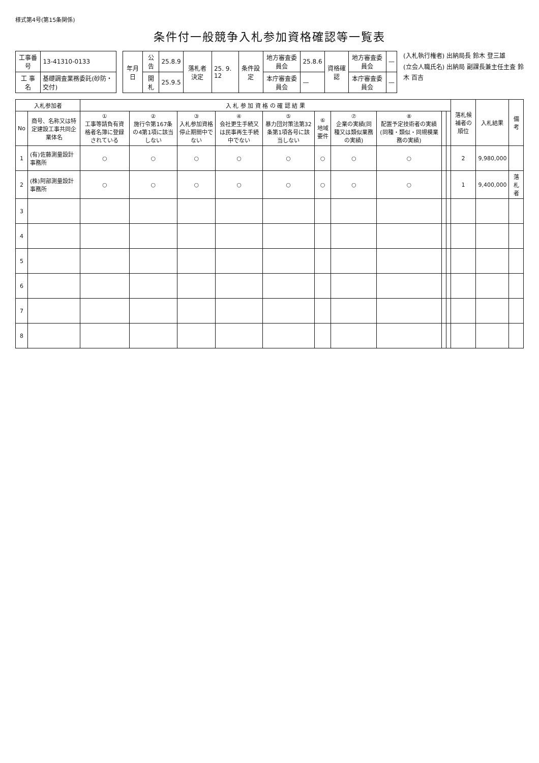様式第4号(第15条関係)
条件付一般競争入札参加資格確認等一覧表
| 工事番号 | 13-41310-0133 |
| 工 事 名 | 基礎調査業務委託(砂防・交付) |
| 年月日 | 公 告 | 25.8.9 | 落札者決定 | 25. 9. 12 | 条件設定 | 地方審査委員会 | 25.8.6 | 資格確認 | 地方審査委員会 | — |
| | 開 札 | 25.9.5 | | | | 本庁審査委員会 | — | | 本庁審査委員会 | — |
(入札執行権者) 出納局長 鈴木 登三雄
(立会人職氏名) 出納局 副課長兼主任主査 鈴木 百吉
| 入札参加者 | | 入 札 参 加 資 格 の 確 認 結 果 | | | | | | | | | | 落札候補者の順位 | 入札結果 | 備 考 |
| --- | --- | --- | --- | --- | --- | --- | --- | --- | --- | --- | --- | --- | --- | --- |
| No | 商号、名称又は特定建設工事共同企業体名 | ① 工事等請負有資格者名簿に登録されている | ② 施行令第167条の4第1項に該当しない | ③ 入札参加資格停止期間中でない | ④ 会社更生手続又は民事再生手続中でない | ⑤ 暴力団対策法第32条第1項各号に該当しない | ⑥ 地域要件 | ⑦ 企業の実績(同種又は類似業務の実績) | ⑧ 配置予定技術者の実績(同種・類似・同規模業務の実績) | | | | | |
| 1 | (有)佐藤測量設計事務所 | ○ | ○ | ○ | ○ | ○ | ○ | ○ | ○ | | | 2 | 9,980,000 | |
| 2 | (株)阿部測量設計事務所 | ○ | ○ | ○ | ○ | ○ | ○ | ○ | ○ | | | 1 | 9,400,000 | 落札者 |
| 3 | | | | | | | | | | | | | | |
| 4 | | | | | | | | | | | | | | |
| 5 | | | | | | | | | | | | | | |
| 6 | | | | | | | | | | | | | | |
| 7 | | | | | | | | | | | | | | |
| 8 | | | | | | | | | | | | | | |